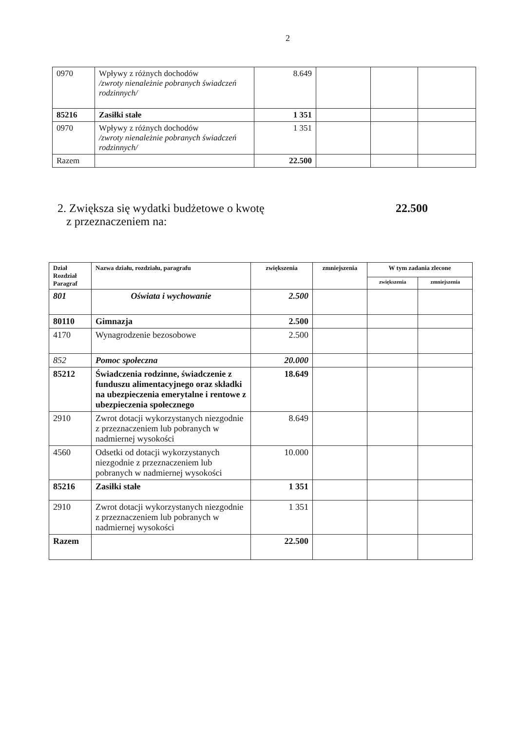2
| 0970 | Wpływy z różnych dochodów /zwroty nienależnie pobranych świadczeń rodzinnych/ | 8.649 | | | |
| 85216 | Zasiłki stałe | 1 351 | | | |
| 0970 | Wpływy z różnych dochodów /zwroty nienależnie pobranych świadczeń rodzinnych/ | 1 351 | | | |
| Razem | | 22.500 | | | |
2. Zwiększa się wydatki budżetowe o kwotę
z przeznaczeniem na:
22.500
| Dział Rozdział Paragraf | Nazwa działu, rozdziału, paragrafu | zwiększenia | zmniejszenia | W tym zadania zlecone | |
| --- | --- | --- | --- | --- | --- |
| | | | | zwiększenia | zmniejszenia |
| 801 | Oświata i wychowanie | 2.500 | | | |
| 80110 | Gimnazja | 2.500 | | | |
| 4170 | Wynagrodzenie bezosobowe | 2.500 | | | |
| 852 | Pomoc społeczna | 20.000 | | | |
| 85212 | Świadczenia rodzinne, świadczenie z funduszu alimentacyjnego oraz składki na ubezpieczenia emerytalne i rentowe z ubezpieczenia społecznego | 18.649 | | | |
| 2910 | Zwrot dotacji wykorzystanych niezgodnie z przeznaczeniem lub pobranych w nadmiernej wysokości | 8.649 | | | |
| 4560 | Odsetki od dotacji wykorzystanych niezgodnie z przeznaczeniem lub pobranych w nadmiernej wysokości | 10.000 | | | |
| 85216 | Zasiłki stałe | 1 351 | | | |
| 2910 | Zwrot dotacji wykorzystanych niezgodnie z przeznaczeniem lub pobranych w nadmiernej wysokości | 1 351 | | | |
| Razem | | 22.500 | | | |